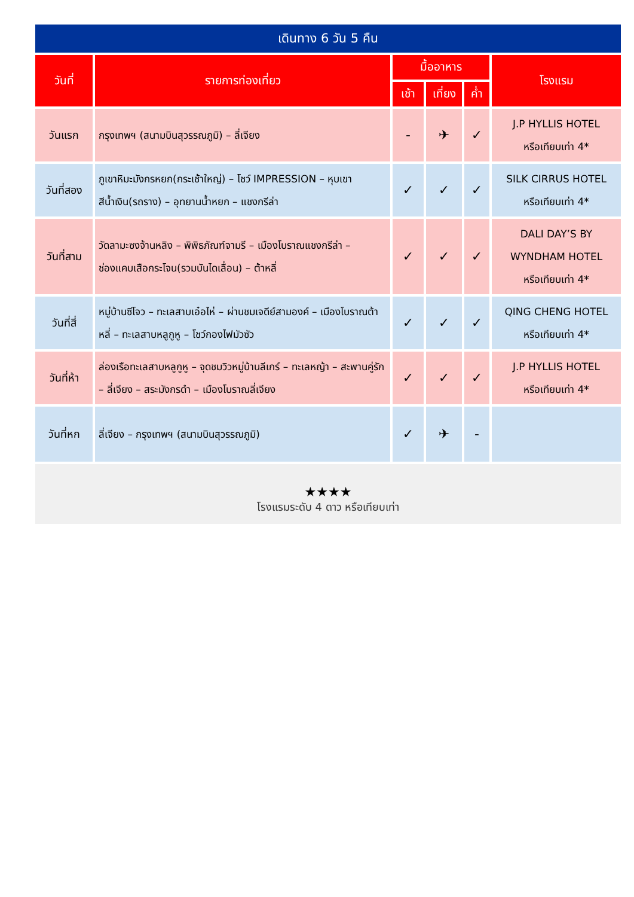เดินทาง 6 วัน 5 คืน
| วันที่ | รายการท่องเที่ยว | มื้ออาหาร | | | โรงแรม |
| --- | --- | --- | --- | --- | --- |
| | | เช้า | เที่ยง | ค่ำ | |
| วันแรก | กรุงเทพฯ (สนามบินสุวรรณภูมิ) – ลี่เจียง | - | ✈ | ✓ | J.P HYLLIS HOTEL หรือเทียบเท่า 4* |
| วันที่สอง | ภูเขาหิมะมังกรหยก(กระเช้าใหญ่) – โชว์ IMPRESSION – หุบเขาสีน้ำเงิน(รถราง) – อุทยานน้ำหยก – แชงกรีล่า | ✓ | ✓ | ✓ | SILK CIRRUS HOTEL หรือเทียบเท่า 4* |
| วันที่สาม | วัดลามะซงจ้านหลิง – พิพิธภัณฑ์จามรี – เมืองโบราณแชงกรีล่า – ช่องแคบเสือกระโจน(รวมบันไดเลื่อน) – ต้าหลี่ | ✓ | ✓ | ✓ | DALI DAY’S BY WYNDHAM HOTEL หรือเทียบเท่า 4* |
| วันที่สี่ | หมู่บ้านซีโจว – ทะเลสาบเอ๋อไห่ – ผ่านชมเจดีย์สามองค์ – เมืองโบราณต้าหลี่ – ทะเลสาบหลูกูหู – โชว์กองไฟมัวซัว | ✓ | ✓ | ✓ | QING CHENG HOTEL หรือเทียบเท่า 4* |
| วันที่ห้า | ล่องเรือทะเลสาบหลูกูหู – จุดชมวิวหมู่บ้านลีเกร์ – ทะเลหญ้า – สะพานคู่รัก – ลี่เจียง – สระมังกรดำ – เมืองโบราณลี่เจียง | ✓ | ✓ | ✓ | J.P HYLLIS HOTEL หรือเทียบเท่า 4* |
| วันที่หก | ลี่เจียง – กรุงเทพฯ (สนามบินสุวรรณภูมิ) | ✓ | ✈ | - | |
★★★★
โรงแรมระดับ 4 ดาว หรือเทียบเท่า